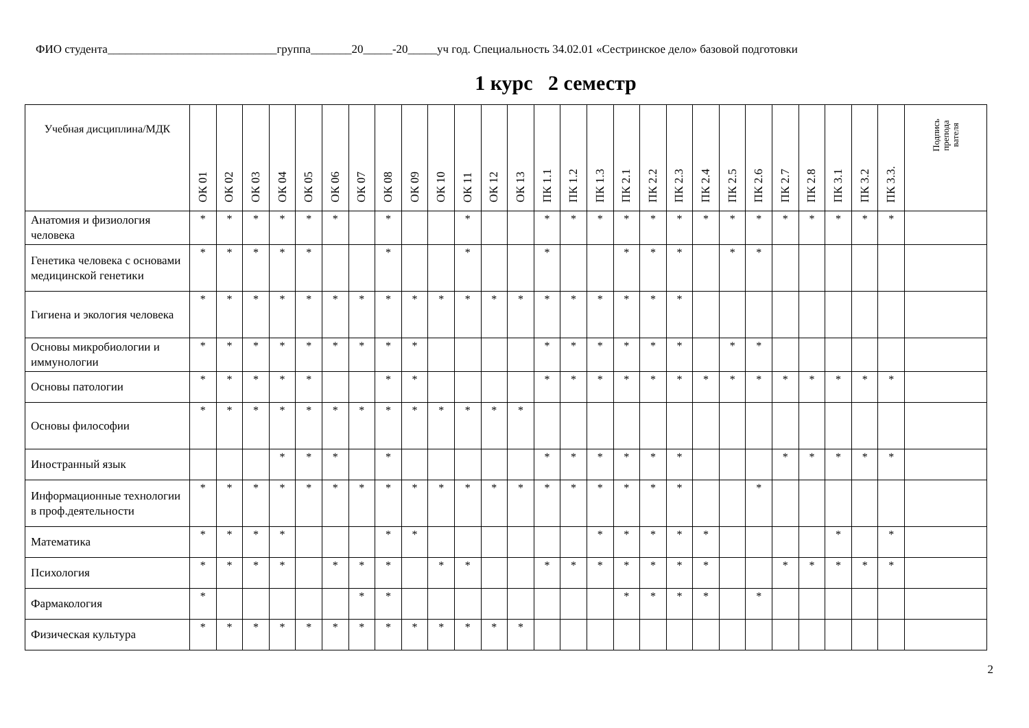ФИО студента_____________________________группа_______20_____-20_____уч год. Специальность 34.02.01 «Сестринское дело» базовой подготовки
1 курс 2 семестр
| Учебная дисциплина/МДК | ОК 01 | ОК 02 | ОК 03 | ОК 04 | ОК 05 | ОК 06 | ОК 07 | ОК 08 | ОК 09 | ОК 10 | ОК 11 | ОК 12 | ОК 13 | ПК 1.1 | ПК 1.2 | ПК 1.3 | ПК 2.1 | ПК 2.2 | ПК 2.3 | ПК 2.4 | ПК 2.5 | ПК 2.6 | ПК 2.7 | ПК 2.8 | ПК 3.1 | ПК 3.2 | ПК 3.3. | Подпись препода вателя |
| --- | --- | --- | --- | --- | --- | --- | --- | --- | --- | --- | --- | --- | --- | --- | --- | --- | --- | --- | --- | --- | --- | --- | --- | --- | --- | --- | --- | --- |
| Анатомия и физиология человека | * | * | * | * | * | * | | * | | | * | | | * | * | * | * | * | * | * | * | * | * | * | * | * | * | |
| Генетика человека с основами медицинской генетики | * | * | * | * | * | | | * | | | * | | | * | | | * | * | * | | * | * | | | | | | |
| Гигиена и экология человека | * | * | * | * | * | * | * | * | * | * | * | * | * | * | * | * | * | * | * | | | | | | | | | |
| Основы микробиологии и иммунологии | * | * | * | * | * | * | * | * | * | | | | | * | * | * | * | * | * | | * | * | | | | | | |
| Основы патологии | * | * | * | * | * | | | * | * | | | | | * | * | * | * | * | * | * | * | * | * | * | * | * | * | |
| Основы философии | * | * | * | * | * | * | * | * | * | * | * | * | * | | | | | | | | | | | | | | | |
| Иностранный язык | | | | * | * | * | | * | | | | | | * | * | * | * | * | * | | | | * | * | * | * | * | |
| Информационные технологии в проф.деятельности | * | * | * | * | * | * | * | * | * | * | * | * | * | * | * | * | * | * | * | | | * | | | | | | |
| Математика | * | * | * | * | | | | * | * | | | | | | | * | * | * | * | * | | | | | * | | * | |
| Психология | * | * | * | * | | * | * | * | | * | * | | | * | * | * | * | * | * | * | | | * | * | * | * | * | |
| Фармакология | * | | | | | | * | * | | | | | | | | | * | * | * | * | | * | | | | | | |
| Физическая культура | * | * | * | * | * | * | * | * | * | * | * | * | * | | | | | | | | | | | | | | | |
2